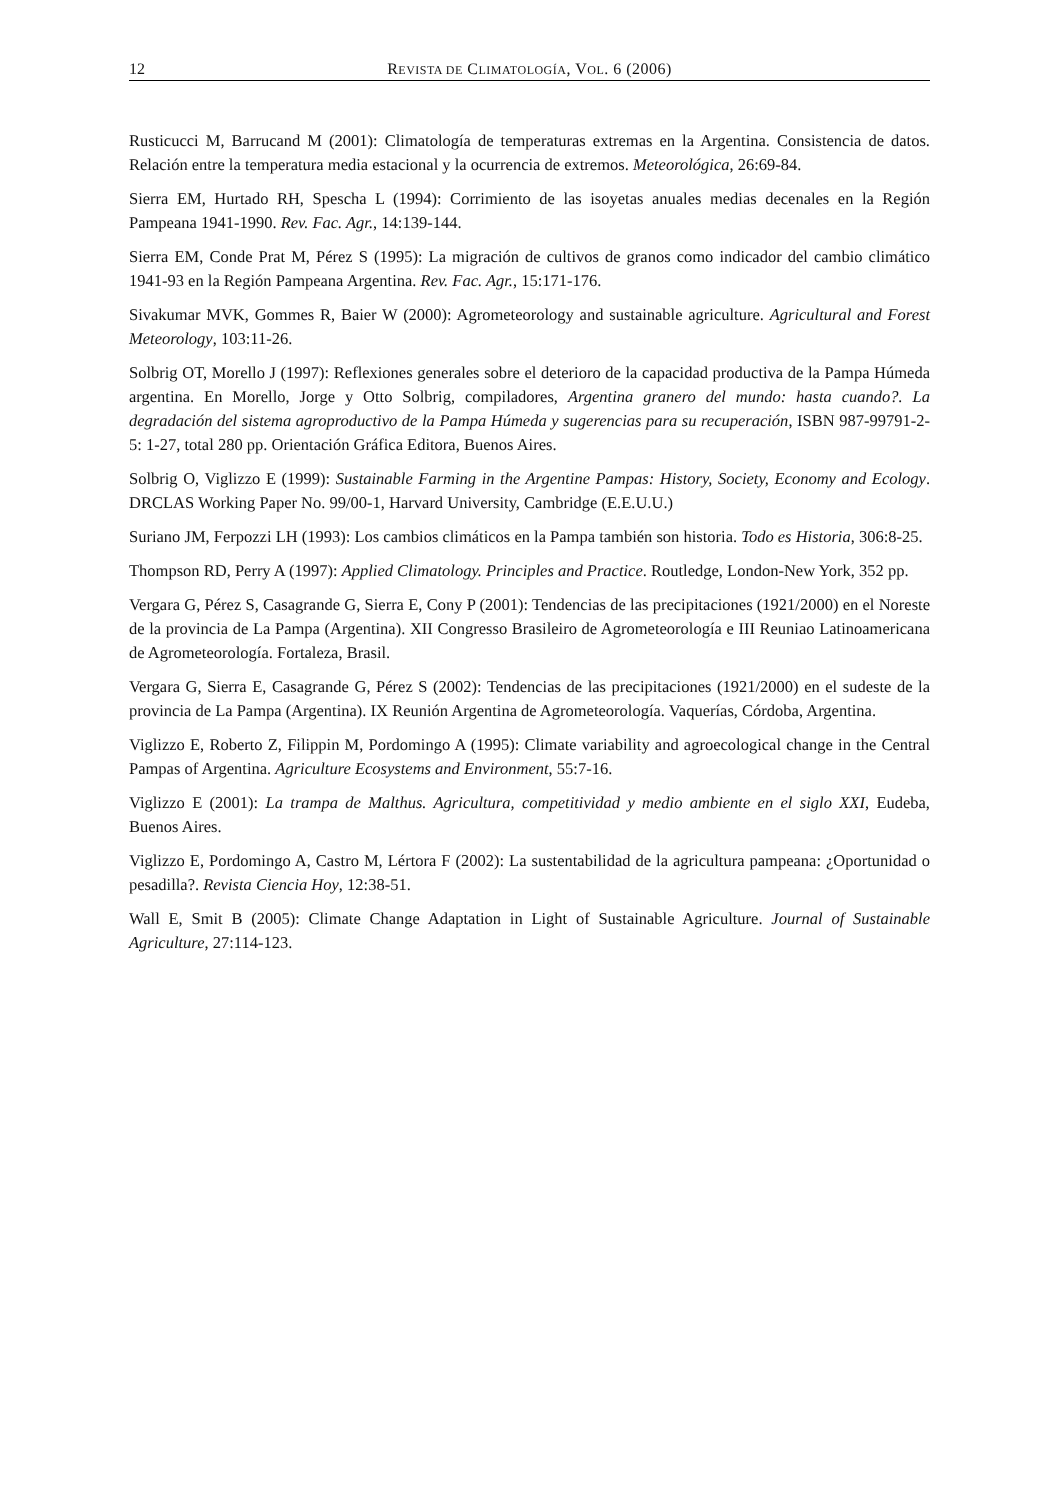12 REVISTA DE CLIMATOLOGÍA, VOL. 6 (2006)
Rusticucci M, Barrucand M (2001): Climatología de temperaturas extremas en la Argentina. Consistencia de datos. Relación entre la temperatura media estacional y la ocurrencia de extremos. Meteorológica, 26:69-84.
Sierra EM, Hurtado RH, Spescha L (1994): Corrimiento de las isoyetas anuales medias decenales en la Región Pampeana 1941-1990. Rev. Fac. Agr., 14:139-144.
Sierra EM, Conde Prat M, Pérez S (1995): La migración de cultivos de granos como indicador del cambio climático 1941-93 en la Región Pampeana Argentina. Rev. Fac. Agr., 15:171-176.
Sivakumar MVK, Gommes R, Baier W (2000): Agrometeorology and sustainable agriculture. Agricultural and Forest Meteorology, 103:11-26.
Solbrig OT, Morello J (1997): Reflexiones generales sobre el deterioro de la capacidad productiva de la Pampa Húmeda argentina. En Morello, Jorge y Otto Solbrig, compiladores, Argentina granero del mundo: hasta cuando?. La degradación del sistema agroproductivo de la Pampa Húmeda y sugerencias para su recuperación, ISBN 987-99791-2-5: 1-27, total 280 pp. Orientación Gráfica Editora, Buenos Aires.
Solbrig O, Viglizzo E (1999): Sustainable Farming in the Argentine Pampas: History, Society, Economy and Ecology. DRCLAS Working Paper No. 99/00-1, Harvard University, Cambridge (E.E.U.U.)
Suriano JM, Ferpozzi LH (1993): Los cambios climáticos en la Pampa también son historia. Todo es Historia, 306:8-25.
Thompson RD, Perry A (1997): Applied Climatology. Principles and Practice. Routledge, London-New York, 352 pp.
Vergara G, Pérez S, Casagrande G, Sierra E, Cony P (2001): Tendencias de las precipitaciones (1921/2000) en el Noreste de la provincia de La Pampa (Argentina). XII Congresso Brasileiro de Agrometeorología e III Reuniao Latinoamericana de Agrometeorología. Fortaleza, Brasil.
Vergara G, Sierra E, Casagrande G, Pérez S (2002): Tendencias de las precipitaciones (1921/2000) en el sudeste de la provincia de La Pampa (Argentina). IX Reunión Argentina de Agrometeorología. Vaquerías, Córdoba, Argentina.
Viglizzo E, Roberto Z, Filippin M, Pordomingo A (1995): Climate variability and agroecological change in the Central Pampas of Argentina. Agriculture Ecosystems and Environment, 55:7-16.
Viglizzo E (2001): La trampa de Malthus. Agricultura, competitividad y medio ambiente en el siglo XXI, Eudeba, Buenos Aires.
Viglizzo E, Pordomingo A, Castro M, Lértora F (2002): La sustentabilidad de la agricultura pampeana: ¿Oportunidad o pesadilla?. Revista Ciencia Hoy, 12:38-51.
Wall E, Smit B (2005): Climate Change Adaptation in Light of Sustainable Agriculture. Journal of Sustainable Agriculture, 27:114-123.